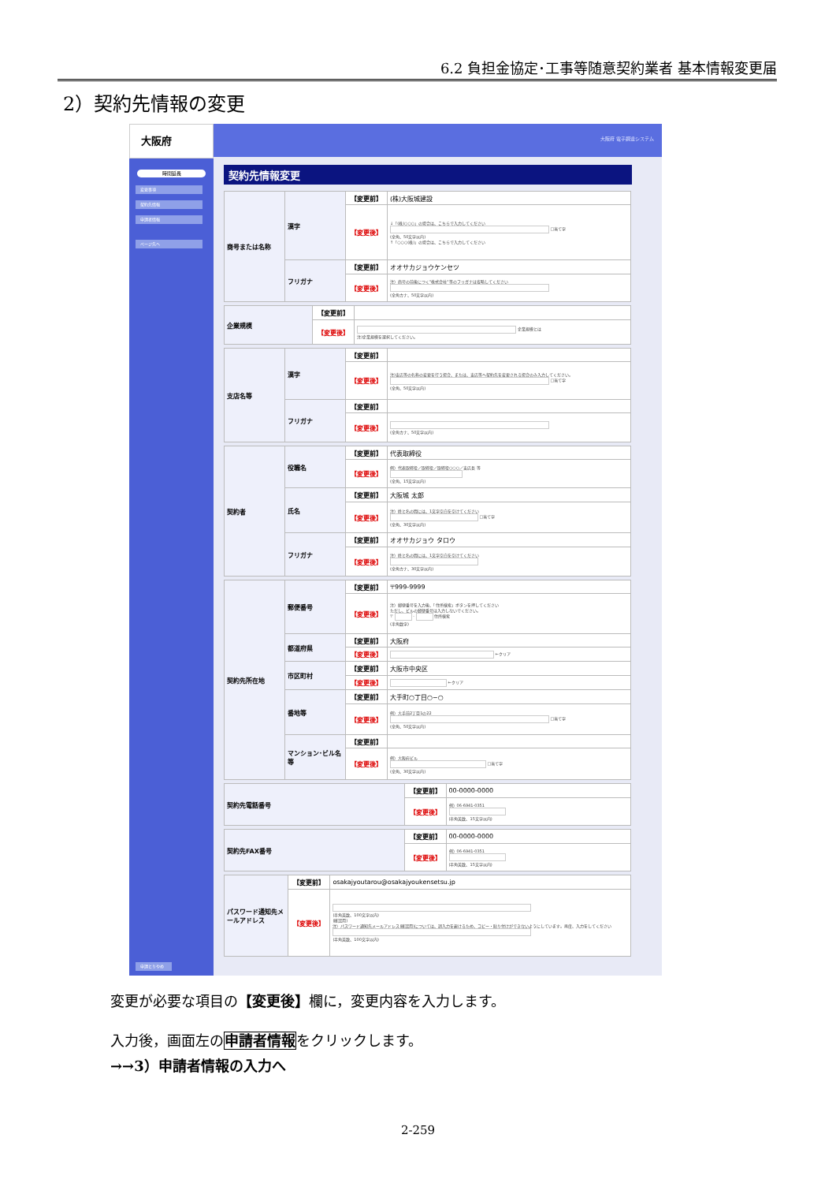6.2 負担金協定･工事等随意契約業者 基本情報変更届
2）契約先情報の変更
大阪府
時間延長
変更事項
契約先情報
申請者情報
ページ先へ
申請とりやめ
大阪府 電子調達システム
契約先情報変更
| 商号または名称 | 漢字 | 【変更前】 | (株)大阪城建設 |
| | | 【変更後】 | ↓「(株)○○○」の場合は、こちらで入力してください □当て字 (全角、50文字以内) ↑「○○○(株)」の場合は、こちらで入力してください |
| | フリガナ | 【変更前】 | オオサカジョウケンセツ |
| | | 【変更後】 | 注）商号の前後につく"株式会社"等のフリガナは省略してください (全角カナ、50文字以内) |
| 企業規模 | 【変更前】 | |
| | 【変更後】 | 企業規模とは 注)企業規模を選択してください。 |
| 支店名等 | 漢字 | 【変更前】 | |
| | | 【変更後】 | 注)支店等の名称の変更を行う場合、または、支店等へ契約先を変更される場合のみ入力してください。 □当て字 (全角、50文字以内) |
| | フリガナ | 【変更前】 | |
| | | 【変更後】 | (全角カナ、50文字以内) |
| 契約者 | 役職名 | 【変更前】 | 代表取締役 |
| | | 【変更後】 | 例）代表取締役／取締役／取締役○○○／支店長 等 (全角、15文字以内) |
| | 氏名 | 【変更前】 | 大阪城 太郎 |
| | | 【変更後】 | 注）姓と名の間には、1文字空白を空けてください □当て字 (全角、30文字以内) |
| | フリガナ | 【変更前】 | オオサカジョウ タロウ |
| | | 【変更後】 | 注）姓と名の間には、1文字空白を空けてください (全角カナ、30文字以内) |
| 契約先所在地 | 郵便番号 | 【変更前】 | 〒999-9999 |
| | | 【変更後】 | 注）郵便番号を入力後、「住所検索」ボタンを押してください ただし、ビルの郵便番号は入力しないでください。 〒 - 住所検索 (半角数字) |
| | 都道府県 | 【変更前】 | 大阪府 |
| | | 【変更後】 | ←クリア |
| | 市区町村 | 【変更前】 | 大阪市中央区 |
| | | 【変更後】 | ←クリア |
| | 番地等 | 【変更前】 | 大手町○丁目○−○ |
| | | 【変更後】 | 例）大手前2丁目1の22 □当て字 (全角、50文字以内) |
| | マンション･ビル名等 | 【変更前】 | |
| | | 【変更後】 | 例）大阪府ビル □当て字 (全角、30文字以内) |
| 契約先電話番号 | 【変更前】 | 00-0000-0000 |
| | 【変更後】 | 例）06-6941-0351 (半角英数、15文字以内) |
| 契約先FAX番号 | 【変更前】 | 00-0000-0000 |
| | 【変更後】 | 例）06-6941-0351 (半角英数、15文字以内) |
| パスワード通知先メールアドレス | 【変更前】 | osakajyoutarou@osakajyoukensetsu.jp |
| | 【変更後】 | (半角英数、100文字以内) (確認用) 注）パスワード通知先メールアドレス(確認用)については、誤入力を避けるため、コピー・貼り付けができないようにしています。再度、入力をしてください (半角英数、100文字以内) |
変更が必要な項目の【変更後】欄に，変更内容を入力します。
入力後，画面左の申請者情報をクリックします。
→→3）申請者情報の入力へ
2-259